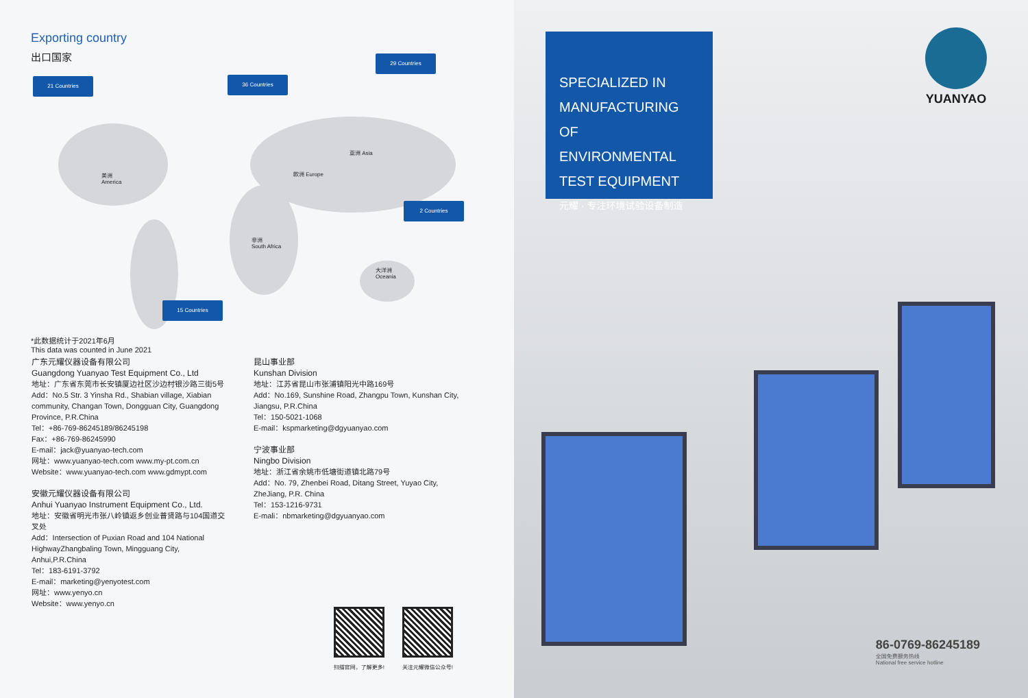Exporting country
出口国家
21 Countries 36 Countries
29 Countries
2 Countries
15 Countries
美洲
America
欧洲 Europe
亚洲 Asia
非洲
South Africa
大洋洲
Oceania
*此数据统计于2021年6月
This data was counted in June 2021
广东元耀仪器设备有限公司
Guangdong Yuanyao Test Equipment Co., Ltd
地址：广东省东莞市长安镇厦边社区沙边村银沙路三街5号
Add：No.5 Str. 3 Yinsha Rd., Shabian village, Xiabian community, Changan Town, Dongguan City, Guangdong Province, P.R.China
Tel：+86-769-86245189/86245198
Fax：+86-769-86245990
E-mail：jack@yuanyao-tech.com
网址：www.yuanyao-tech.com www.my-pt.com.cn
Website：www.yuanyao-tech.com www.gdmypt.com
安徽元耀仪器设备有限公司
Anhui Yuanyao Instrument Equipment Co., Ltd.
地址：安徽省明光市张八岭镇返乡创业普贤路与104国道交叉处
Add：Intersection of Puxian Road and 104 National HighwayZhangbaling Town, Mingguang City, Anhui,P.R.China
Tel：183-6191-3792
E-mail：marketing@yenyotest.com
网址：www.yenyo.cn
Website：www.yenyo.cn
昆山事业部
Kunshan Division
地址：江苏省昆山市张浦镇阳光中路169号
Add：No.169, Sunshine Road, Zhangpu Town, Kunshan City, Jiangsu, P.R.China
Tel：150-5021-1068
E-mail：kspmarketing@dgyuanyao.com
宁波事业部
Ningbo Division
地址：浙江省余姚市低塘街道镇北路79号
Add：No. 79, Zhenbei Road, Ditang Street, Yuyao City, ZheJiang, P.R. China
Tel：153-1216-9731
E-mali：nbmarketing@dgyuanyao.com
扫描官网，了解更多! 关注元耀微信公众号!
SPECIALIZED IN
MANUFACTURING
OF ENVIRONMENTAL
TEST EQUIPMENT
元耀 · 专注环境试验设备制造
YUANYAO
86-0769-86245189
全国免费服务热线
National free service hotline